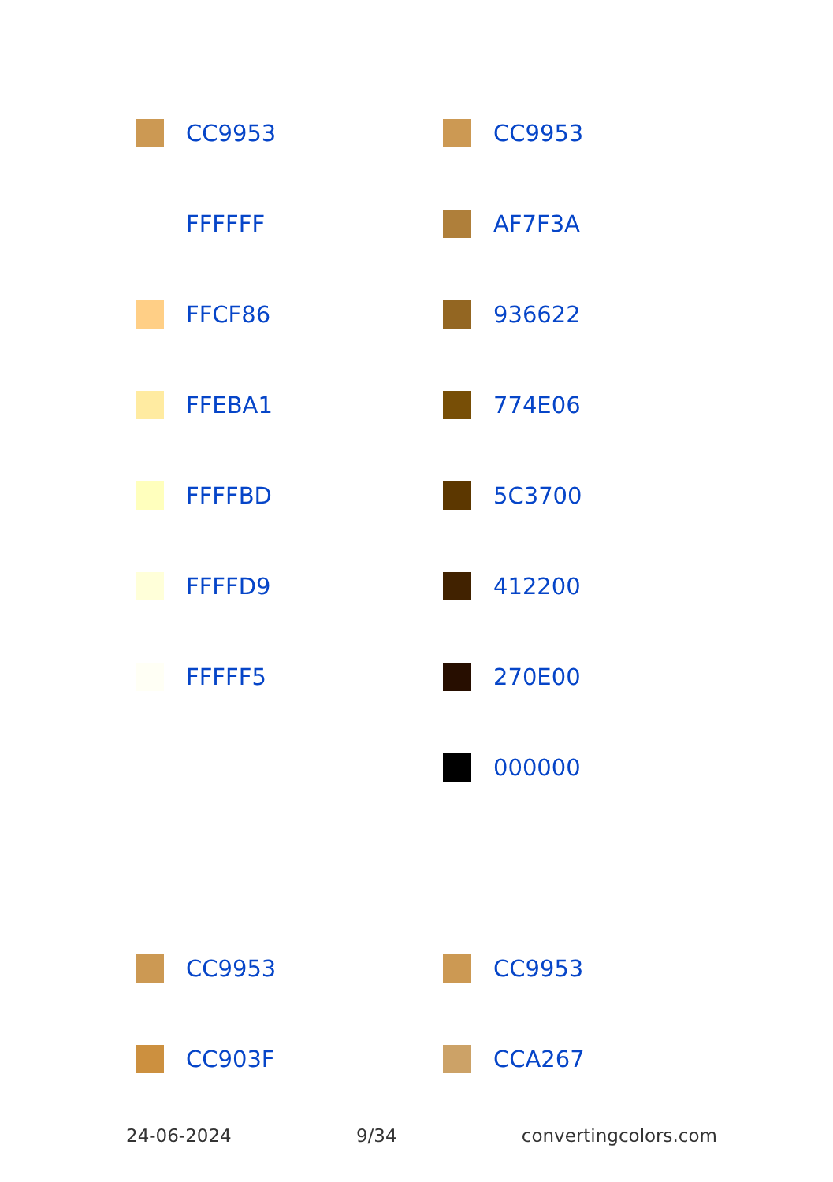CC9953
FFFFFF
FFCF86
FFEBA1
FFFFBD
FFFFD9
FFFFF5
CC9953
AF7F3A
936622
774E06
5C3700
412200
270E00
000000
CC9953
CC903F
CC9953
CCA267
24-06-2024 9/34 convertingcolors.com